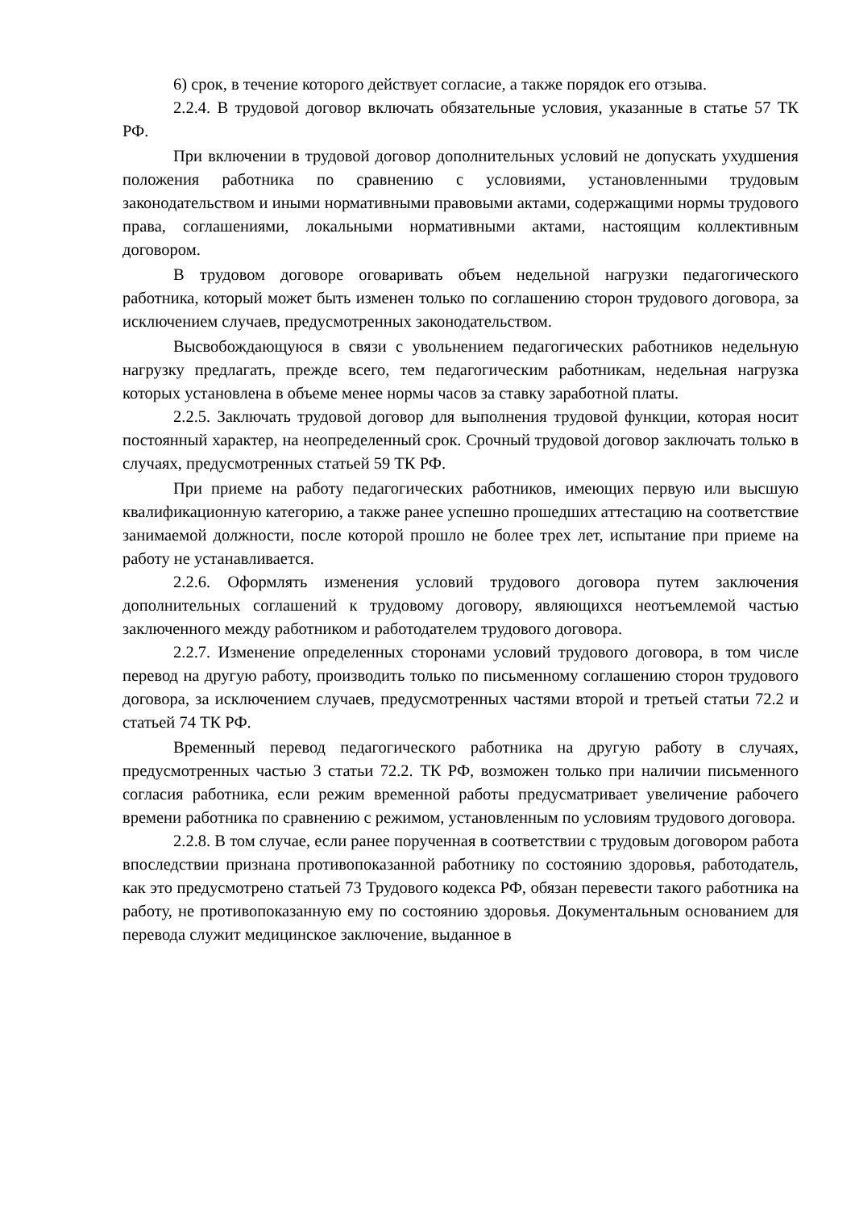6) срок, в течение которого действует согласие, а также порядок его отзыва.
2.2.4. В трудовой договор включать обязательные условия, указанные в статье 57 ТК РФ.
При включении в трудовой договор дополнительных условий не допускать ухудшения положения работника по сравнению с условиями, установленными трудовым законодательством и иными нормативными правовыми актами, содержащими нормы трудового права, соглашениями, локальными нормативными актами, настоящим коллективным договором.
В трудовом договоре оговаривать объем недельной нагрузки педагогического работника, который может быть изменен только по соглашению сторон трудового договора, за исключением случаев, предусмотренных законодательством.
Высвобождающуюся в связи с увольнением педагогических работников недельную нагрузку предлагать, прежде всего, тем педагогическим работникам, недельная нагрузка которых установлена в объеме менее нормы часов за ставку заработной платы.
2.2.5. Заключать трудовой договор для выполнения трудовой функции, которая носит постоянный характер, на неопределенный срок. Срочный трудовой договор заключать только в случаях, предусмотренных статьей 59 ТК РФ.
При приеме на работу педагогических работников, имеющих первую или высшую квалификационную категорию, а также ранее успешно прошедших аттестацию на соответствие занимаемой должности, после которой прошло не более трех лет, испытание при приеме на работу не устанавливается.
2.2.6. Оформлять изменения условий трудового договора путем заключения дополнительных соглашений к трудовому договору, являющихся неотъемлемой частью заключенного между работником и работодателем трудового договора.
2.2.7. Изменение определенных сторонами условий трудового договора, в том числе перевод на другую работу, производить только по письменному соглашению сторон трудового договора, за исключением случаев, предусмотренных частями второй и третьей статьи 72.2 и статьей 74 ТК РФ.
Временный перевод педагогического работника на другую работу в случаях, предусмотренных частью 3 статьи 72.2. ТК РФ, возможен только при наличии письменного согласия работника, если режим временной работы предусматривает увеличение рабочего времени работника по сравнению с режимом, установленным по условиям трудового договора.
2.2.8. В том случае, если ранее порученная в соответствии с трудовым договором работа впоследствии признана противопоказанной работнику по состоянию здоровья, работодатель, как это предусмотрено статьей 73 Трудового кодекса РФ, обязан перевести такого работника на работу, не противопоказанную ему по состоянию здоровья. Документальным основанием для перевода служит медицинское заключение, выданное в